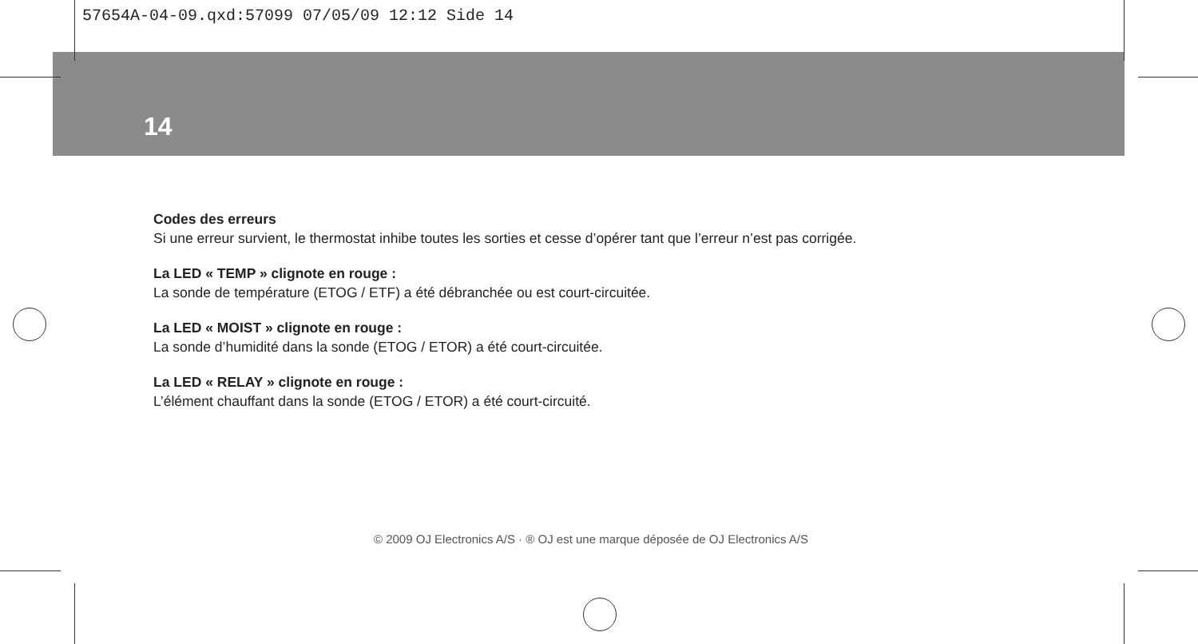57654A-04-09.qxd:57099 07/05/09 12:12 Side 14
14
Codes des erreurs
Si une erreur survient, le thermostat inhibe toutes les sorties et cesse d’opérer tant que l’erreur n’est pas corrigée.
La LED « TEMP » clignote en rouge :
La sonde de température (ETOG / ETF) a été débranchée ou est court-circuitée.
La LED « MOIST » clignote en rouge :
La sonde d’humidité dans la sonde (ETOG / ETOR) a été court-circuitée.
La LED « RELAY » clignote en rouge :
L’élément chauffant dans la sonde (ETOG / ETOR) a été court-circuité.
© 2009 OJ Electronics A/S · ® OJ est une marque déposée de OJ Electronics A/S